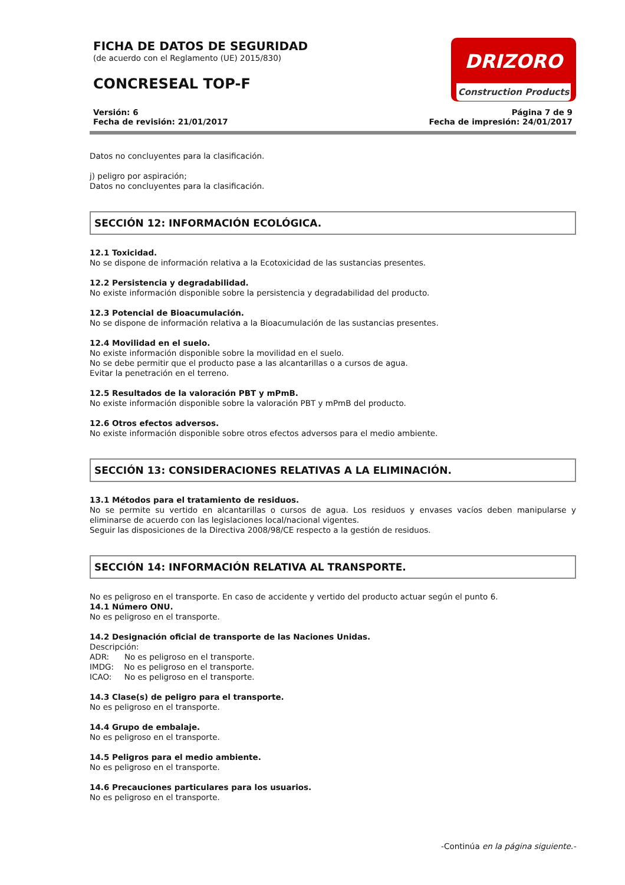FICHA DE DATOS DE SEGURIDAD
(de acuerdo con el Reglamento (UE) 2015/830)
CONCRESEAL TOP-F
DRIZORO
Construction Products
Versión: 6
Fecha de revisión: 21/01/2017
Página 7 de 9
Fecha de impresión: 24/01/2017
Datos no concluyentes para la clasificación.
j) peligro por aspiración;
Datos no concluyentes para la clasificación.
SECCIÓN 12: INFORMACIÓN ECOLÓGICA.
12.1 Toxicidad.
No se dispone de información relativa a la Ecotoxicidad de las sustancias presentes.
12.2 Persistencia y degradabilidad.
No existe información disponible sobre la persistencia y degradabilidad del producto.
12.3 Potencial de Bioacumulación.
No se dispone de información relativa a la Bioacumulación de las sustancias presentes.
12.4 Movilidad en el suelo.
No existe información disponible sobre la movilidad en el suelo.
No se debe permitir que el producto pase a las alcantarillas o a cursos de agua.
Evitar la penetración en el terreno.
12.5 Resultados de la valoración PBT y mPmB.
No existe información disponible sobre la valoración PBT y mPmB del producto.
12.6 Otros efectos adversos.
No existe información disponible sobre otros efectos adversos para el medio ambiente.
SECCIÓN 13: CONSIDERACIONES RELATIVAS A LA ELIMINACIÓN.
13.1 Métodos para el tratamiento de residuos.
No se permite su vertido en alcantarillas o cursos de agua. Los residuos y envases vacíos deben manipularse y eliminarse de acuerdo con las legislaciones local/nacional vigentes.
Seguir las disposiciones de la Directiva 2008/98/CE respecto a la gestión de residuos.
SECCIÓN 14: INFORMACIÓN RELATIVA AL TRANSPORTE.
No es peligroso en el transporte. En caso de accidente y vertido del producto actuar según el punto 6.
14.1 Número ONU.
No es peligroso en el transporte.
14.2 Designación oficial de transporte de las Naciones Unidas.
Descripción:
ADR: No es peligroso en el transporte.
IMDG: No es peligroso en el transporte.
ICAO: No es peligroso en el transporte.
14.3 Clase(s) de peligro para el transporte.
No es peligroso en el transporte.
14.4 Grupo de embalaje.
No es peligroso en el transporte.
14.5 Peligros para el medio ambiente.
No es peligroso en el transporte.
14.6 Precauciones particulares para los usuarios.
No es peligroso en el transporte.
-Continúa en la página siguiente.-